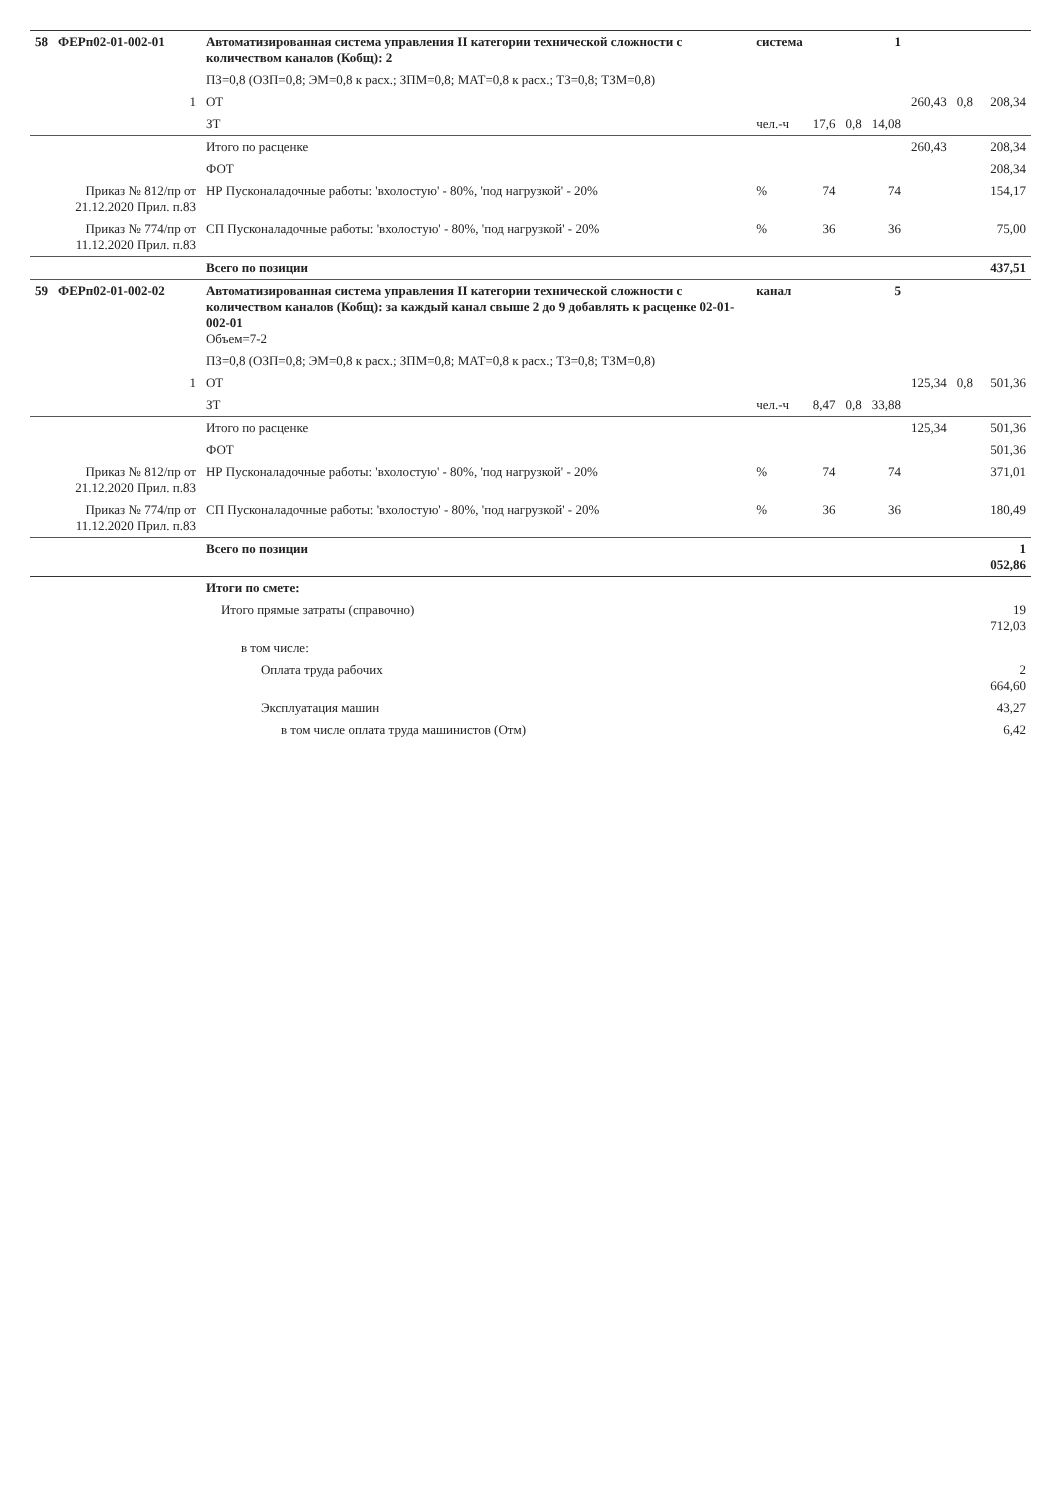| 58 | ФЕРп02-01-002-01 | Автоматизированная система управления II категории технической сложности с количеством каналов (Кобщ): 2 | система | | | 1 | | | |
| | | ПЗ=0,8 (ОЗП=0,8; ЭМ=0,8 к расх.; ЗПМ=0,8; МАТ=0,8 к расх.; ТЗ=0,8; ТЗМ=0,8) | | | | | | | |
| | 1 | ОТ | | | | | 260,43 | 0,8 | 208,34 |
| | | ЗТ | чел.-ч | 17,6 | 0,8 | 14,08 | | | |
| | | Итого по расценке | | | | | 260,43 | | 208,34 |
| | | ФОТ | | | | | | | 208,34 |
| | Приказ № 812/пр от 21.12.2020 Прил. п.83 | НР Пусконаладочные работы: 'вхолостую' - 80%, 'под нагрузкой' - 20% | % | 74 | | 74 | | | 154,17 |
| | Приказ № 774/пр от 11.12.2020 Прил. п.83 | СП Пусконаладочные работы: 'вхолостую' - 80%, 'под нагрузкой' - 20% | % | 36 | | 36 | | | 75,00 |
| | | Всего по позиции | | | | | | | 437,51 |
| 59 | ФЕРп02-01-002-02 | Автоматизированная система управления II категории технической сложности с количеством каналов (Кобщ): за каждый канал свыше 2 до 9 добавлять к расценке 02-01-002-01 Объем=7-2 | канал | | | 5 | | | |
| | | ПЗ=0,8 (ОЗП=0,8; ЭМ=0,8 к расх.; ЗПМ=0,8; МАТ=0,8 к расх.; ТЗ=0,8; ТЗМ=0,8) | | | | | | | |
| | 1 | ОТ | | | | | 125,34 | 0,8 | 501,36 |
| | | ЗТ | чел.-ч | 8,47 | 0,8 | 33,88 | | | |
| | | Итого по расценке | | | | | 125,34 | | 501,36 |
| | | ФОТ | | | | | | | 501,36 |
| | Приказ № 812/пр от 21.12.2020 Прил. п.83 | НР Пусконаладочные работы: 'вхолостую' - 80%, 'под нагрузкой' - 20% | % | 74 | | 74 | | | 371,01 |
| | Приказ № 774/пр от 11.12.2020 Прил. п.83 | СП Пусконаладочные работы: 'вхолостую' - 80%, 'под нагрузкой' - 20% | % | 36 | | 36 | | | 180,49 |
| | | Всего по позиции | | | | | | | 1 052,86 |
| | | Итоги по смете: | | | | | | | |
| | | Итого прямые затраты (справочно) | | | | | | | 19 712,03 |
| | | в том числе: | | | | | | | |
| | | Оплата труда рабочих | | | | | | | 2 664,60 |
| | | Эксплуатация машин | | | | | | | 43,27 |
| | | в том числе оплата труда машинистов (Отм) | | | | | | | 6,42 |